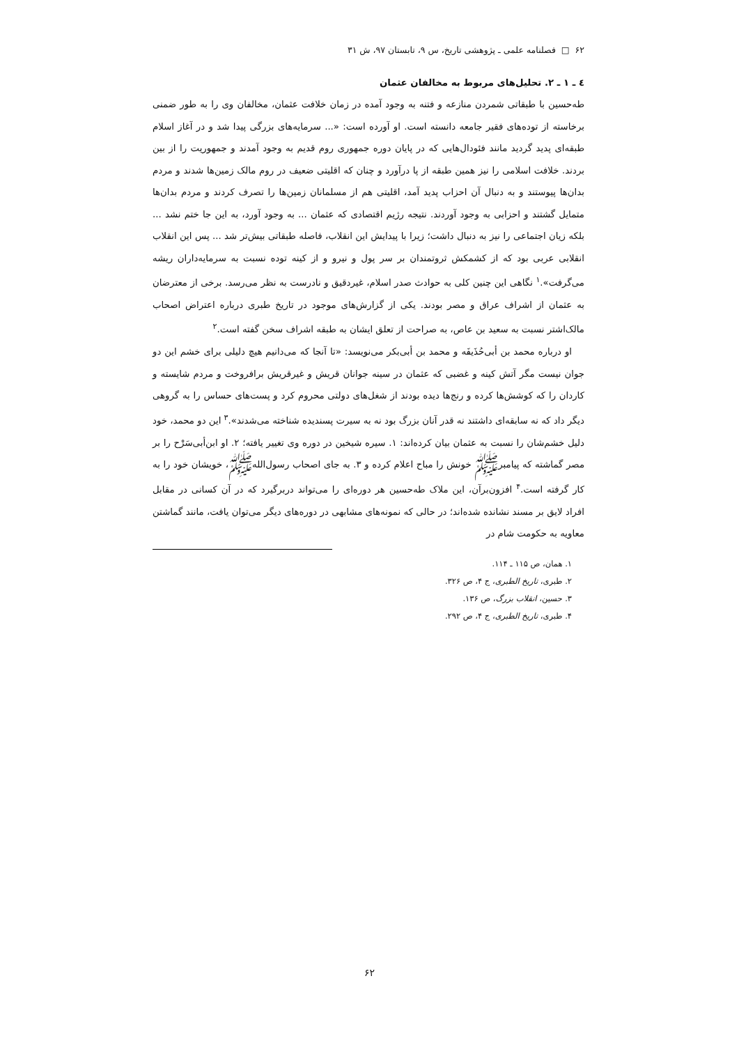۶۲ □ فصلنامه علمی ـ پژوهشی تاریخ، س ۹، تابستان ۹۷، ش ۳۱
٤ ـ ۱ ـ ۲. تحلیل‌های مربوط به مخالفان عثمان
طه‌حسین با طبقاتی شمردن منازعه و فتنه به وجود آمده در زمان خلافت عثمان، مخالفان وی را به طور ضمنی برخاسته از توده‌های فقیر جامعه دانسته است. او آورده است: «... سرمایه‌های بزرگی پیدا شد و در آغاز اسلام طبقه‌ای پدید گردید مانند فئودال‌هایی که در پایان دوره جمهوری روم قدیم به وجود آمدند و جمهوریت را از بین بردند. خلافت اسلامی را نیز همین طبقه از پا درآورد و چنان که اقلیتی ضعیف در روم مالک زمین‌ها شدند و مردم بدان‌ها پیوستند و به دنبال آن احزاب پدید آمد، اقلیتی هم از مسلمانان زمین‌ها را تصرف کردند و مردم بدان‌ها متمایل گشتند و احزابی به وجود آوردند. نتیجه رژیم اقتصادی که عثمان ... به وجود آورد، به این جا ختم نشد ... بلکه زیان اجتماعی را نیز به دنبال داشت؛ زیرا با پیدایش این انقلاب، فاصله طبقاتی بیش‌تر شد ... پس این انقلاب انقلابی عربی بود که از کشمکش ثروتمندان بر سر پول و نیرو و از کینه توده نسبت به سرمایه‌داران ریشه می‌گرفت».<sup>۱</sup> نگاهی این چنین کلی به حوادث صدر اسلام، غیردقیق و نادرست به نظر می‌رسد. برخی از معترضان به عثمان از اشراف عراق و مصر بودند. یکی از گزارش‌های موجود در تاریخ طبری درباره اعتراض اصحاب مالک‌اشتر نسبت به سعید بن عاص، به صراحت از تعلق ایشان به طبقه اشراف سخن گفته است.<sup>۲</sup>
او درباره محمد بن أبی‌حُذَیفَه و محمد بن أبی‌بکر می‌نویسد: «تا آنجا که می‌دانیم هیچ دلیلی برای خشم این دو جوان نیست مگر آتش کینه و غضبی که عثمان در سینه جوانان قریش و غیرقریش برافروخت و مردم شایسته و کاردان را که کوشش‌ها کرده و رنج‌ها دیده بودند از شغل‌های دولتی محروم کرد و پست‌های حساس را به گروهی دیگر داد که نه سابقه‌ای داشتند نه قدر آنان بزرگ بود نه به سیرت پسندیده شناخته می‌شدند».<sup>۳</sup> این دو محمد، خود دلیل خشم‌شان را نسبت به عثمان بیان کرده‌اند: ۱. سیره شیخین در دوره وی تغییر یافته؛ ۲. او ابن‌أبی‌سَرْح را بر مصر گماشته که پیامبرﷺ خونش را مباح اعلام کرده و ۳. به جای اصحاب رسول‌اللهﷺ، خویشان خود را به کار گرفته است.<sup>۴</sup> افزون‌برآن، این ملاک طه‌حسین هر دوره‌ای را می‌تواند دربرگیرد که در آن کسانی در مقابل افراد لایق بر مسند نشانده شده‌اند؛ در حالی که نمونه‌های مشابهی در دوره‌های دیگر می‌توان یافت، مانند گماشتن معاویه به حکومت شام در
۱. همان، ص ۱۱۵ ـ ۱۱۴.
۲. طبری، تاریخ الطبری، ج ۴، ص ۳۲۶.
۳. حسین، انقلاب بزرگ، ص ۱۳۶.
۴. طبری، تاریخ الطبری، ج ۴، ص ۲۹۲.
۶۲